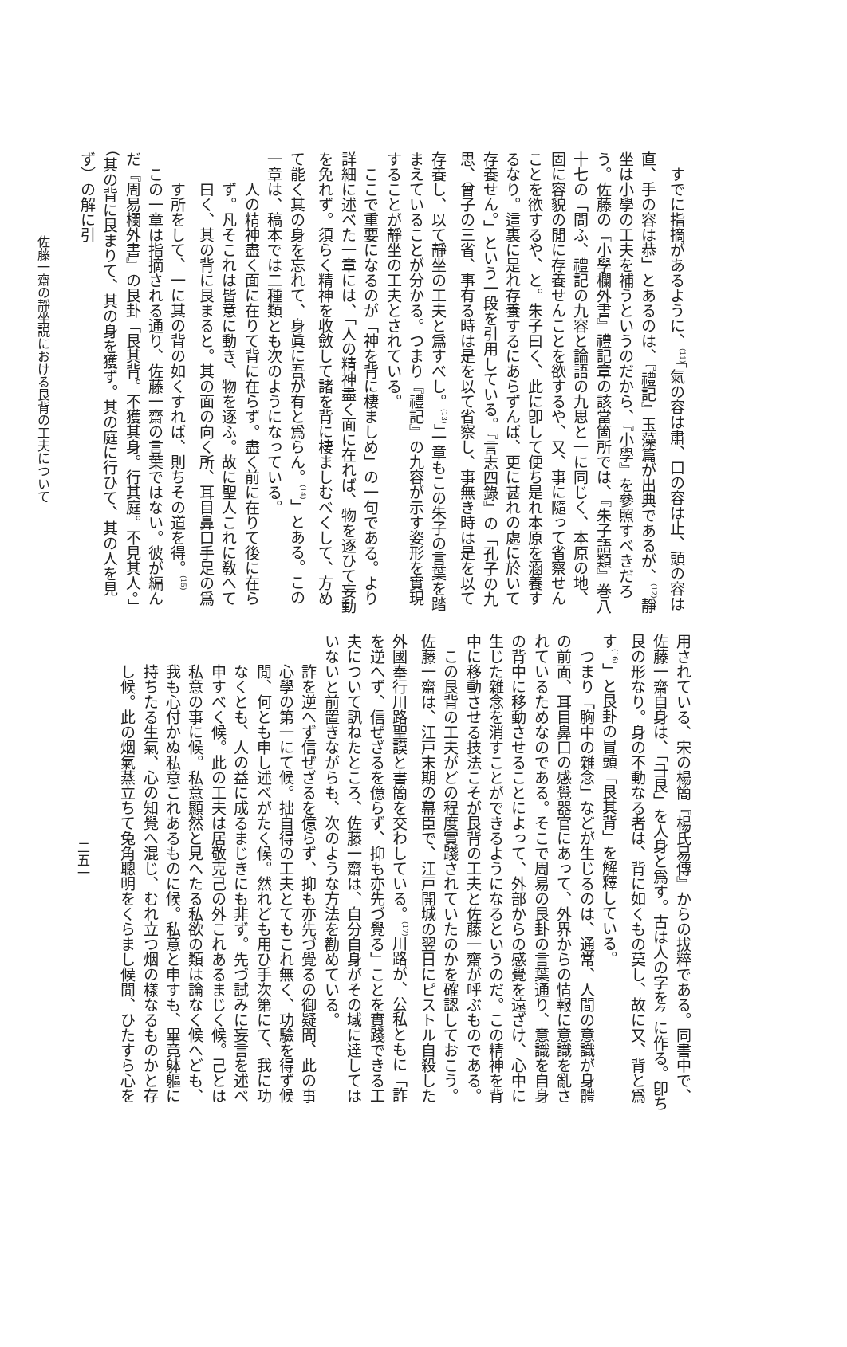すでに指摘があるように、<sup>(11)</sup>「氣の容は肅、口の容は止、頭の容は直、手の容は恭」とあるのは、『禮記』玉藻篇が出典であるが、<sup>(12)</sup>靜坐は小學の工夫を補うというのだから、『小學』を參照すべきだろう。佐藤の『小學欄外書』禮記章の該當箇所では、『朱子語類』巻八十七の「問ふ、禮記の九容と論語の九思と一に同じく、本原の地、固に容貌の閒に存養せんことを欲するや、又、事に隨って省察せんことを欲するや、と。朱子曰く、此に卽して便ち是れ本原を涵養するなり。這裏に是れ存養するにあらずんば、更に甚れの處に於いて存養せん。」という一段を引用している。『言志四錄』の「孔子の九思、曾子の三省、事有る時は是を以て省察し、事無き時は是を以て存養し、以て靜坐の工夫と爲すべし。<sup>(13)</sup>」一章もこの朱子の言葉を踏まえていることが分かる。つまり『禮記』の九容が示す姿形を實現することが靜坐の工夫とされている。
ここで重要になるのが「神を背に棲ましめ」の一句である。より詳細に述べた一章には、「人の精神盡く面に在れば、物を逐ひて妄動を免れず。須らく精神を收斂して諸を背に棲ましむべくして、方めて能く其の身を忘れて、身眞に吾が有と爲らん。<sup>(14)</sup>」とある。この一章は、稿本では二種類とも次のようになっている。
人の精神盡く面に在りて背に在らず。盡く前に在りて後に在らず。凡そこれは皆意に動き、物を逐ふ。故に聖人これに敎へて曰く、其の背に艮まると。其の面の向く所、耳目鼻口手足の爲す所をして、一に其の背の如くすれば、則ちその道を得。<sup>(15)</sup>
この一章は指摘される通り、佐藤一齋の言葉ではない。彼が編んだ『周易欄外書』の艮卦「艮其背。不獲其身。行其庭。不見其人。」（其の背に艮まりて、其の身を獲ず。其の庭に行ひて、其の人を見ず）の解に引
佐藤一齋の靜坐説における艮背の工夫について
用されている、宋の楊簡『楊氏易傳』からの拔粹である。同書中で、佐藤一齋自身は、「⺕艮」を人身と爲す。古は人の字を⺈に作る。卽ち艮の形なり。身の不動なる者は、背に如くもの莫し、故に又、背と爲す<sup>(16)</sup>」と艮卦の冒頭「艮其背」を解釋している。
つまり「胸中の雜念」などが生じるのは、通常、人間の意識が身體の前面、耳目鼻口の感覺器官にあって、外界からの情報に意識を亂されているためなのである。そこで周易の艮卦の言葉通り、意識を自身の背中に移動させることによって、外部からの感覺を遠ざけ、心中に生じた雜念を消すことができるようになるというのだ。この精神を背中に移動させる技法こそが艮背の工夫と佐藤一齋が呼ぶものである。
この艮背の工夫がどの程度實踐されていたのかを確認しておこう。佐藤一齋は、江戸末期の幕臣で、江戸開城の翌日にピストル自殺した外國奉行川路聖謨と書簡を交わしている。<sup>(17)</sup>川路が、公私ともに「詐を逆へず、信ぜざるを億らず、抑も亦先づ覺る」ことを實踐できる工夫について訊ねたところ、佐藤一齋は、自分自身がその域に達してはいないと前置きながらも、次のような方法を勸めている。
詐を逆へず信ぜざるを億らず、抑も亦先づ覺るの御疑問、此の事心學の第一にて候。拙自得の工夫とてもこれ無く、功驗を得ず候閒、何とも申し述べがたく候。然れども用ひ手次第にて、我に功なくとも、人の益に成るまじきにも非ず。先づ試みに妄言を述べ申すべく候。此の工夫は居敬克己の外これあるまじく候。己とは私意の事に候。私意顯然と見へたる私欲の類は論なく候へども、我も心付かぬ私意これあるものに候。私意と申すも、畢竟躰軀に持ちたる生氣、心の知覺へ混じ、むれ立つ烟の樣なるものかと存し候。此の烟氣蒸立ちて兔角聰明をくらまし候閒、ひたすら心を
二五一